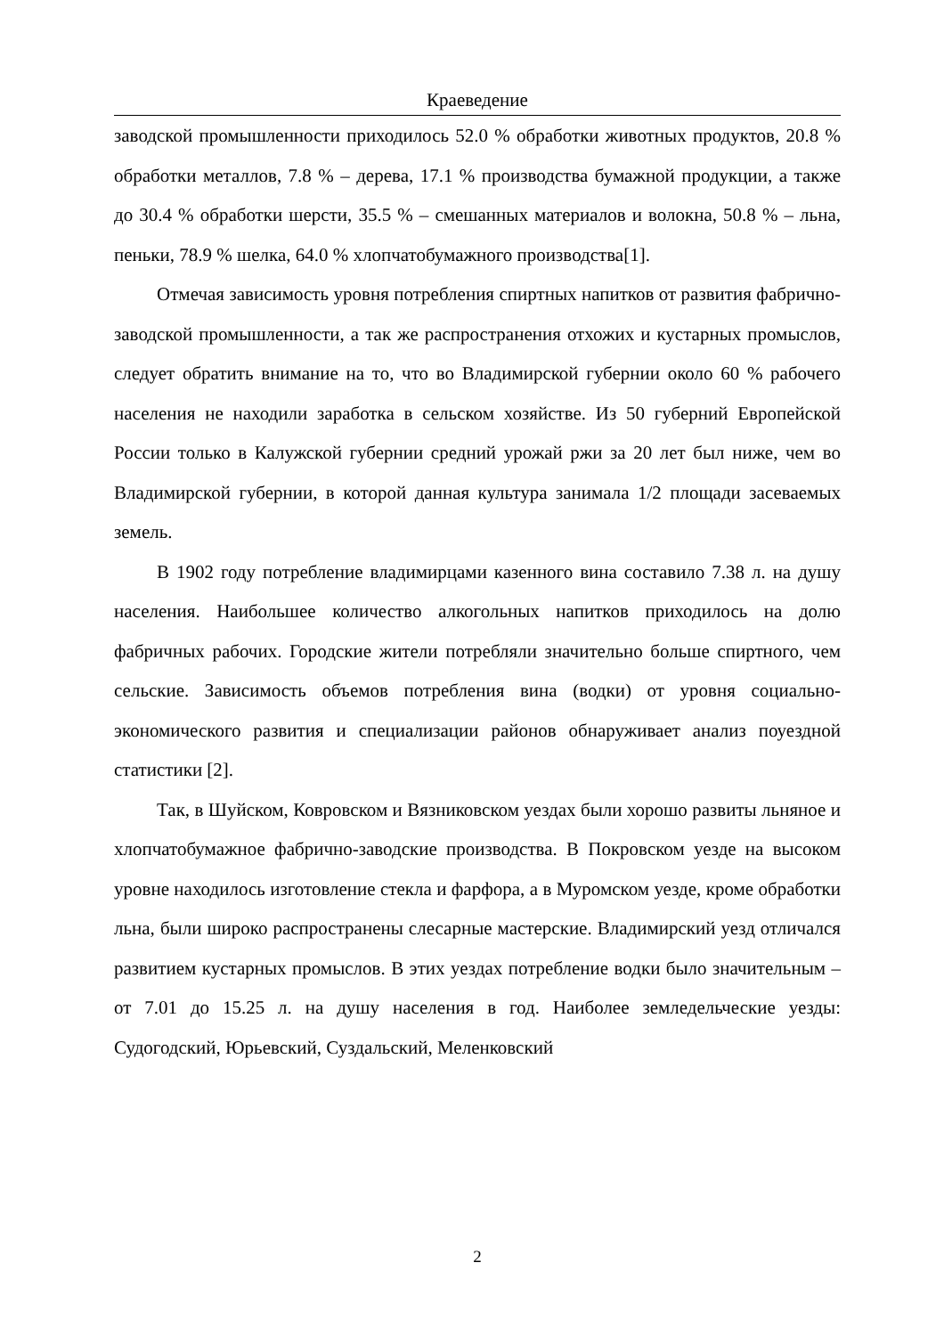Краеведение
заводской промышленности приходилось 52.0 % обработки животных продуктов, 20.8 % обработки металлов, 7.8 % – дерева, 17.1 % производства бумажной продукции, а также до 30.4 % обработки шерсти, 35.5 % – смешанных материалов и волокна, 50.8 % – льна, пеньки, 78.9 % шелка, 64.0 % хлопчатобумажного производства[1].
Отмечая зависимость уровня потребления спиртных напитков от развития фабрично-заводской промышленности, а так же распространения отхожих и кустарных промыслов, следует обратить внимание на то, что во Владимирской губернии около 60 % рабочего населения не находили заработка в сельском хозяйстве. Из 50 губерний Европейской России только в Калужской губернии средний урожай ржи за 20 лет был ниже, чем во Владимирской губернии, в которой данная культура занимала 1/2 площади засеваемых земель.
В 1902 году потребление владимирцами казенного вина составило 7.38 л. на душу населения. Наибольшее количество алкогольных напитков приходилось на долю фабричных рабочих. Городские жители потребляли значительно больше спиртного, чем сельские. Зависимость объемов потребления вина (водки) от уровня социально-экономического развития и специализации районов обнаруживает анализ поуездной статистики [2].
Так, в Шуйском, Ковровском и Вязниковском уездах были хорошо развиты льняное и хлопчатобумажное фабрично-заводские производства. В Покровском уезде на высоком уровне находилось изготовление стекла и фарфора, а в Муромском уезде, кроме обработки льна, были широко распространены слесарные мастерские. Владимирский уезд отличался развитием кустарных промыслов. В этих уездах потребление водки было значительным – от 7.01 до 15.25 л. на душу населения в год. Наиболее земледельческие уезды: Судогодский, Юрьевский, Суздальский, Меленковский
2